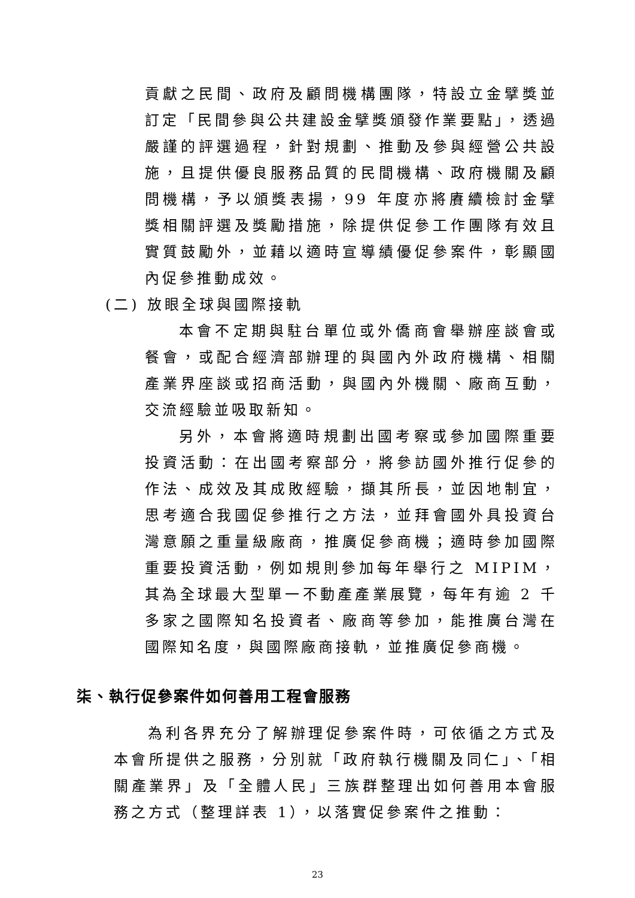貢獻之民間、政府及顧問機構團隊，特設立金擘獎並訂定「民間參與公共建設金擘獎頒發作業要點」，透過嚴謹的評選過程，針對規劃、推動及參與經營公共設施，且提供優良服務品質的民間機構、政府機關及顧問機構，予以頒獎表揚，99 年度亦將賡續檢討金擘獎相關評選及獎勵措施，除提供促參工作團隊有效且實質鼓勵外，並藉以適時宣導績優促參案件，彰顯國內促參推動成效。
(二) 放眼全球與國際接軌
本會不定期與駐台單位或外僑商會舉辦座談會或餐會，或配合經濟部辦理的與國內外政府機構、相關產業界座談或招商活動，與國內外機關、廠商互動，交流經驗並吸取新知。
另外，本會將適時規劃出國考察或參加國際重要投資活動：在出國考察部分，將參訪國外推行促參的作法、成效及其成敗經驗，擷其所長，並因地制宜，思考適合我國促參推行之方法，並拜會國外具投資台灣意願之重量級廠商，推廣促參商機；適時參加國際重要投資活動，例如規則參加每年舉行之 MIPIM，其為全球最大型單一不動產產業展覽，每年有逾 2 千多家之國際知名投資者、廠商等參加，能推廣台灣在國際知名度，與國際廠商接軌，並推廣促參商機。
柒、執行促參案件如何善用工程會服務
為利各界充分了解辦理促參案件時，可依循之方式及本會所提供之服務，分別就「政府執行機關及同仁」、「相關產業界」及「全體人民」三族群整理出如何善用本會服務之方式（整理詳表 1），以落實促參案件之推動：
23